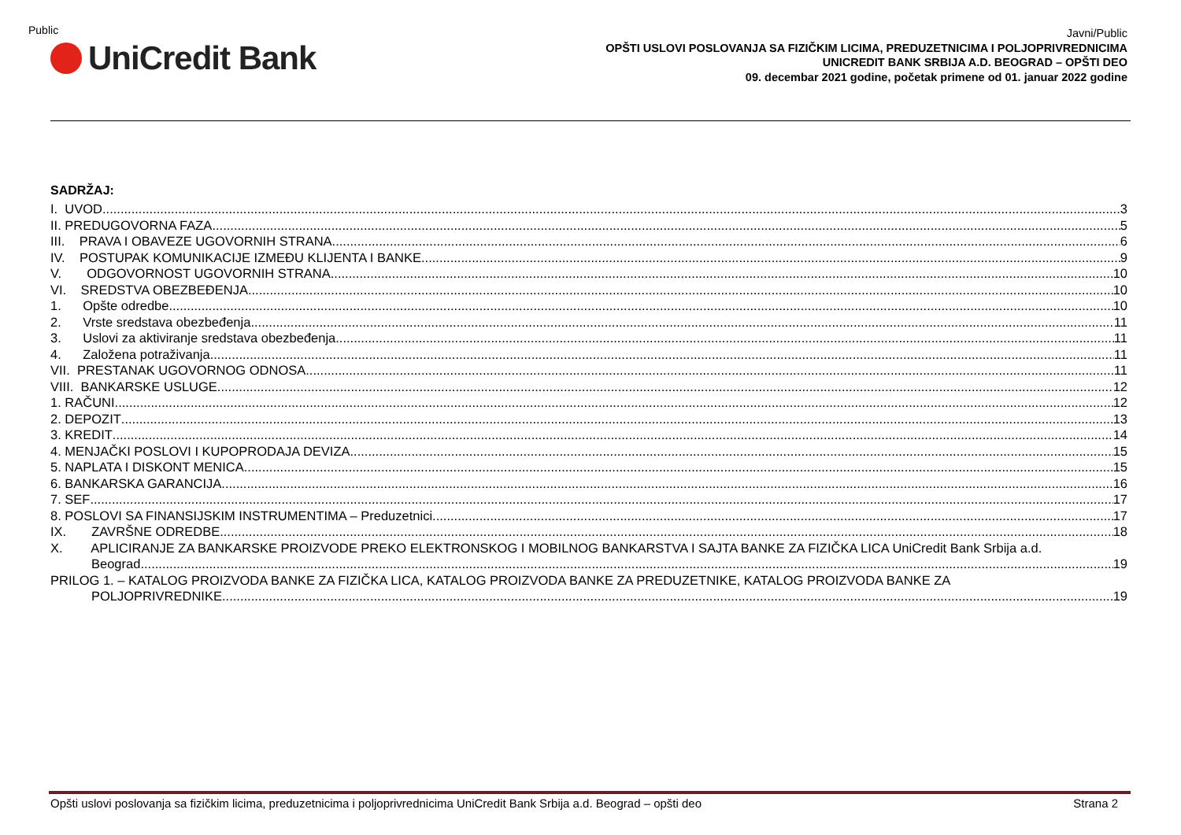Public
UniCredit Bank
Javni/Public
OPŠTI USLOVI POSLOVANJA SA FIZIČKIM LICIMA, PREDUZETNICIMA I POLJOPRIVREDNICIMA
UNICREDIT BANK SRBIJA A.D. BEOGRAD – OPŠTI DEO
09. decembar 2021 godine, početak primene od 01. januar 2022 godine
SADRŽAJ:
I. UVOD 3
II. PREDUGOVORNA FAZA 5
III. PRAVA I OBAVEZE UGOVORNIH STRANA 6
IV. POSTUPAK KOMUNIKACIJE IZMEĐU KLIJENTA I BANKE 9
V. ODGOVORNOST UGOVORNIH STRANA 10
VI. SREDSTVA OBEZBEĐENJA 10
1. Opšte odredbe 10
2. Vrste sredstava obezbeđenja 11
3. Uslovi za aktiviranje sredstava obezbeđenja 11
4. Založena potraživanja 11
VII. PRESTANAK UGOVORNOG ODNOSA 11
VIII. BANKARSKE USLUGE 12
1. RAČUNI 12
2. DEPOZIT 13
3. KREDIT 14
4. MENJAČKI POSLOVI I KUPOPRODAJA DEVIZA 15
5. NAPLATA I DISKONT MENICA 15
6. BANKARSKA GARANCIJA 16
7. SEF 17
8. POSLOVI SA FINANSIJSKIM INSTRUMENTIMA – Preduzetnici 17
IX. ZAVRŠNE ODREDBE 18
X. APLICIRANJE ZA BANKARSKE PROIZVODE PREKO ELEKTRONSKOG I MOBILNOG BANKARSTVA I SAJTA BANKE ZA FIZIČKA LICA UniCredit Bank Srbija a.d.
Beograd 19
PRILOG 1. – KATALOG PROIZVODA BANKE ZA FIZIČKA LICA, KATALOG PROIZVODA BANKE ZA PREDUZETNIKE, KATALOG PROIZVODA BANKE ZA
POLJOPRIVREDNIKE 19
Opšti uslovi poslovanja sa fizičkim licima, preduzetnicima i poljoprivrednicima UniCredit Bank Srbija a.d. Beograd – opšti deo Strana 2